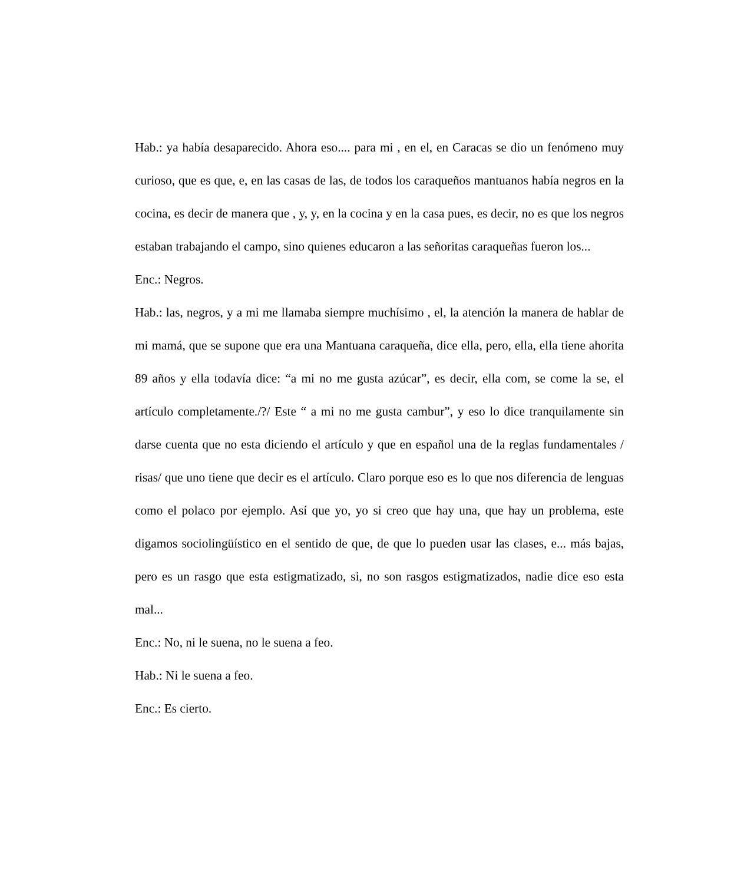Hab.: ya había desaparecido. Ahora eso.... para mi , en el, en Caracas se dio un fenómeno muy curioso, que es que, e, en las casas de las, de todos los caraqueños mantuanos había negros en la cocina, es decir de manera que , y, y, en la cocina y en la casa pues, es decir, no es que los negros estaban trabajando el campo, sino quienes educaron a las señoritas caraqueñas fueron los...
Enc.: Negros.
Hab.: las, negros, y a mi me llamaba siempre muchísimo , el, la atención la manera de hablar de mi mamá, que se supone que era una Mantuana caraqueña, dice ella, pero, ella, ella tiene ahorita 89 años y ella todavía dice: “a mi no me gusta azúcar”, es decir, ella com, se come la se, el artículo completamente./?/ Este “ a mi no me gusta cambur”, y eso lo dice tranquilamente sin darse cuenta que no esta diciendo el artículo y que en español una de la reglas fundamentales / risas/ que uno tiene que decir es el artículo. Claro porque eso es lo que nos diferencia de lenguas como el polaco por ejemplo. Así que yo, yo si creo que hay una, que hay un problema, este digamos sociolingüístico en el sentido de que, de que lo pueden usar las clases, e... más bajas, pero es un rasgo que esta estigmatizado, si, no son rasgos estigmatizados, nadie dice eso esta mal...
Enc.: No, ni le suena, no le suena a feo.
Hab.: Ni le suena a feo.
Enc.: Es cierto.